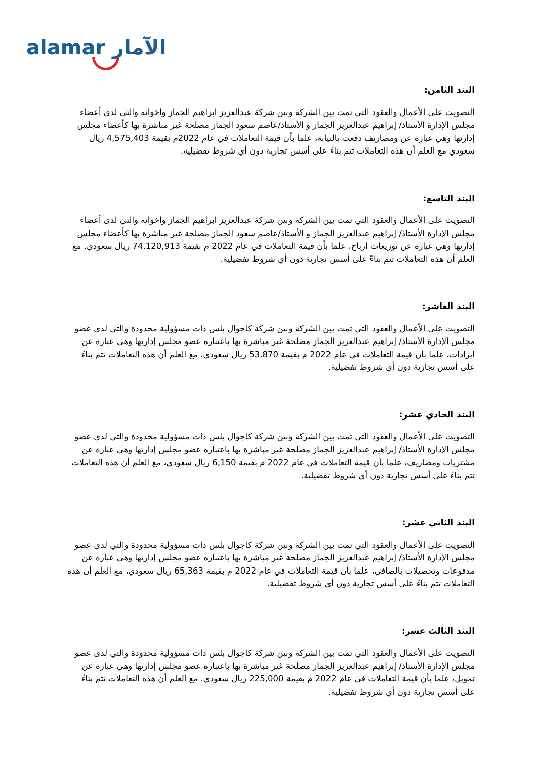alamar الآمار
البند الثامن:
التصويت على الأعمال والعقود التي تمت بين الشركة وبين شركة عبدالعزيز ابراهيم الجماز واخوانه والتي لدى أعضاء مجلس الإدارة الأستاذ/ إبراهيم عبدالعزيز الجماز و الأستاذ/عاصم سعود الجماز مصلحة غير مباشرة بها كأعضاء مجلس إدارتها وهي عبارة عن ومصاريف دفعت بالنيابة، علما بأن قيمة التعاملات في عام 2022م بقيمة 4,575,403 ريال سعودي مع العلم أن هذه التعاملات تتم بناءً على أسس تجارية دون أي شروط تفضيلية.
البند التاسع:
التصويت على الأعمال والعقود التي تمت بين الشركة وبين شركة عبدالعزيز ابراهيم الجماز واخوانه والتي لدى أعضاء مجلس الإدارة الأستاذ/ إبراهيم عبدالعزيز الجماز و الأستاذ/عاصم سعود الجماز مصلحة غير مباشرة بها كأعضاء مجلس إدارتها وهي عبارة عن توزيعات ارباح، علما بأن قيمة التعاملات في عام 2022 م بقيمة 74,120,913 ريال سعودي. مع العلم أن هذه التعاملات تتم بناءً على أسس تجارية دون أي شروط تفضيلية.
البند العاشر:
التصويت على الأعمال والعقود التي تمت بين الشركة وبين شركة كاجوال بلس ذات مسؤولية محدودة والتي لدى عضو مجلس الإدارة الأستاذ/ إبراهيم عبدالعزيز الجماز مصلحة غير مباشرة بها باعتباره عضو مجلس إدارتها وهي عبارة عن ايرادات، علما بأن قيمة التعاملات في عام 2022 م بقيمة 53,870 ريال سعودي، مع العلم أن هذه التعاملات تتم بناءً على أسس تجارية دون أي شروط تفضيلية.
البند الحادي عشر:
التصويت على الأعمال والعقود التي تمت بين الشركة وبين شركة كاجوال بلس ذات مسؤولية محدودة والتي لدى عضو مجلس الإدارة الأستاذ/ إبراهيم عبدالعزيز الجماز مصلحة غير مباشرة بها باعتباره عضو مجلس إدارتها وهي عبارة عن مشتريات ومصاريف، علما بأن قيمة التعاملات في عام 2022 م بقيمة 6,150 ريال سعودي، مع العلم أن هذه التعاملات تتم بناءً على أسس تجارية دون أي شروط تفضيلية.
البند الثاني عشر:
التصويت على الأعمال والعقود التي تمت بين الشركة وبين شركة كاجوال بلس ذات مسؤولية محدودة والتي لدى عضو مجلس الإدارة الأستاذ/ إبراهيم عبدالعزيز الجماز مصلحة غير مباشرة بها باعتباره عضو مجلس إدارتها وهي عبارة عن مدفوعات وتحصيلات بالصافي، علما بأن قيمة التعاملات في عام 2022 م بقيمة 65,363 ريال سعودي، مع العلم أن هذه التعاملات تتم بناءً على أسس تجارية دون أي شروط تفضيلية.
البند الثالث عشر:
التصويت على الأعمال والعقود التي تمت بين الشركة وبين شركة كاجوال بلس ذات مسؤولية محدودة والتي لدى عضو مجلس الإدارة الأستاذ/ إبراهيم عبدالعزيز الجماز مصلحة غير مباشرة بها باعتباره عضو مجلس إدارتها وهي عبارة عن تمويل، علما بأن قيمة التعاملات في عام 2022 م بقيمة 225,000 ريال سعودي. مع العلم أن هذه التعاملات تتم بناءً على أسس تجارية دون أي شروط تفضيلية.